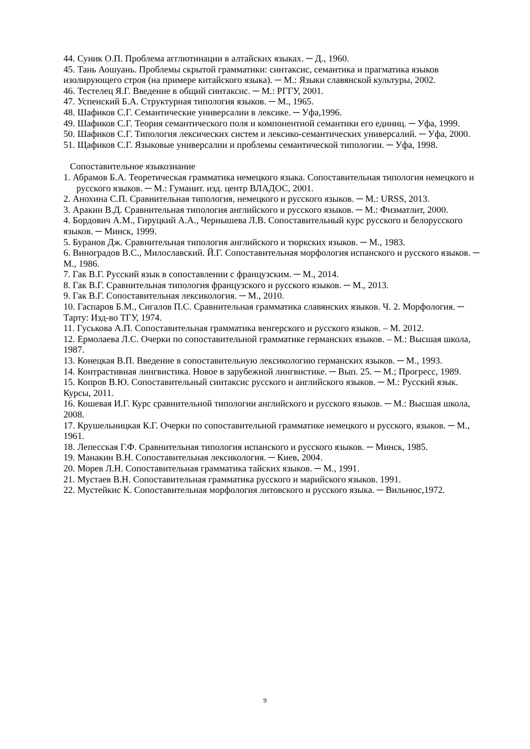44. Суник О.П. Проблема агглютинации в алтайских языках. ─ Д., 1960.
45. Тань Аошуань. Проблемы скрытой грамматики: синтаксис, семантика и прагматика языков изолирующего строя (на примере китайского языка). ─ М.: Языки славянской культуры, 2002.
46. Тестелец Я.Г. Введение в общий синтаксис. ─ М.: РГГУ, 2001.
47. Успенский Б.А. Структурная типология языков. ─ М., 1965.
48. Шафиков С.Г. Семантические универсалии в лексике. ─ Уфа,1996.
49. Шафиков С.Г. Теория семантического поля и компонентной семантики его единиц. ─ Уфа, 1999.
50. Шафиков С.Г. Типология лексических систем и лексико-семантических универсалий. ─ Уфа, 2000.
51. Щафиков С.Г. Языковые универсалии и проблемы семантической типологии. ─ Уфа, 1998.
Сопоставительное языкознание
1. Абрамов Б.А. Теоретическая грамматика немецкого языка. Сопоставительная типология немецкого и русского языков. ─ М.: Гуманит. изд. центр ВЛАДОС, 2001.
2. Анохина С.П. Сравнительная типология, немецкого и русского языков. ─ М.: URSS, 2013.
3. Аракин В.Д. Сравнительная типология английского и русского языков. ─ М.: Физматлит, 2000.
4. Бордович А.М., Гируцкий А.А., Чернышева Л.В. Сопоставительный курс русского и белорусского языков. ─ Минск, 1999.
5. Буранов Дж. Сравнительная типология английского и тюркских языков. ─ М., 1983.
6. Виноградов В.С., Милославский. Й.Г. Сопоставительная морфология испанского и русского языков. ─ М., 1986.
7. Гак В.Г. Русский язык в сопоставлении с французским. ─ М., 2014.
8. Гак В.Г. Сравнительная типология французского и русского языков. ─ М., 2013.
9. Гак В.Г. Сопоставительная лексикология. ─ М., 2010.
10. Гаспаров Б.М., Сигалов П.С. Сравнительная грамматика славянских языков. Ч. 2. Морфология. ─ Тарту: Изд-во ТГУ, 1974.
11. Гуськова А.П. Сопоставительная грамматика венгерского и русского языков. – М. 2012.
12. Ермолаева Л.С. Очерки по сопоставительной грамматике германских языков. – М.: Высшая школа, 1987.
13. Конецкая В.П. Введение в сопоставительную лексикологию германских языков. ─ М., 1993.
14. Контрастивная лингвистика. Новое в зарубежной лингвистике. ─ Вып. 25. ─ М.; Прогресс, 1989.
15. Копров В.Ю. Сопоставительный синтаксис русского и английского языков. ─ М.: Русский язык. Курсы, 2011.
16. Кошевая И.Г. Курс сравнительной типологии английского и русского языков. ─ М.: Высшая школа, 2008.
17. Крушельницкая К.Г. Очерки по сопоставительной грамматике немецкого и русского, языков. ─ М., 1961.
18. Лепесская Г.Ф. Сравнительная типология испанского и русского языков. ─ Минск, 1985.
19. Манакин В.Н. Сопоставительная лексикология. ─ Киев, 2004.
20. Морев Л.Н. Сопоставительная грамматика тайских языков. ─ М., 1991.
21. Мустаев В.Н. Сопоставительная грамматика русского и марийского языков. 1991.
22. Мустейкис К. Сопоставительная морфология литовского и русского языка. ─ Вильнюс,1972.
9